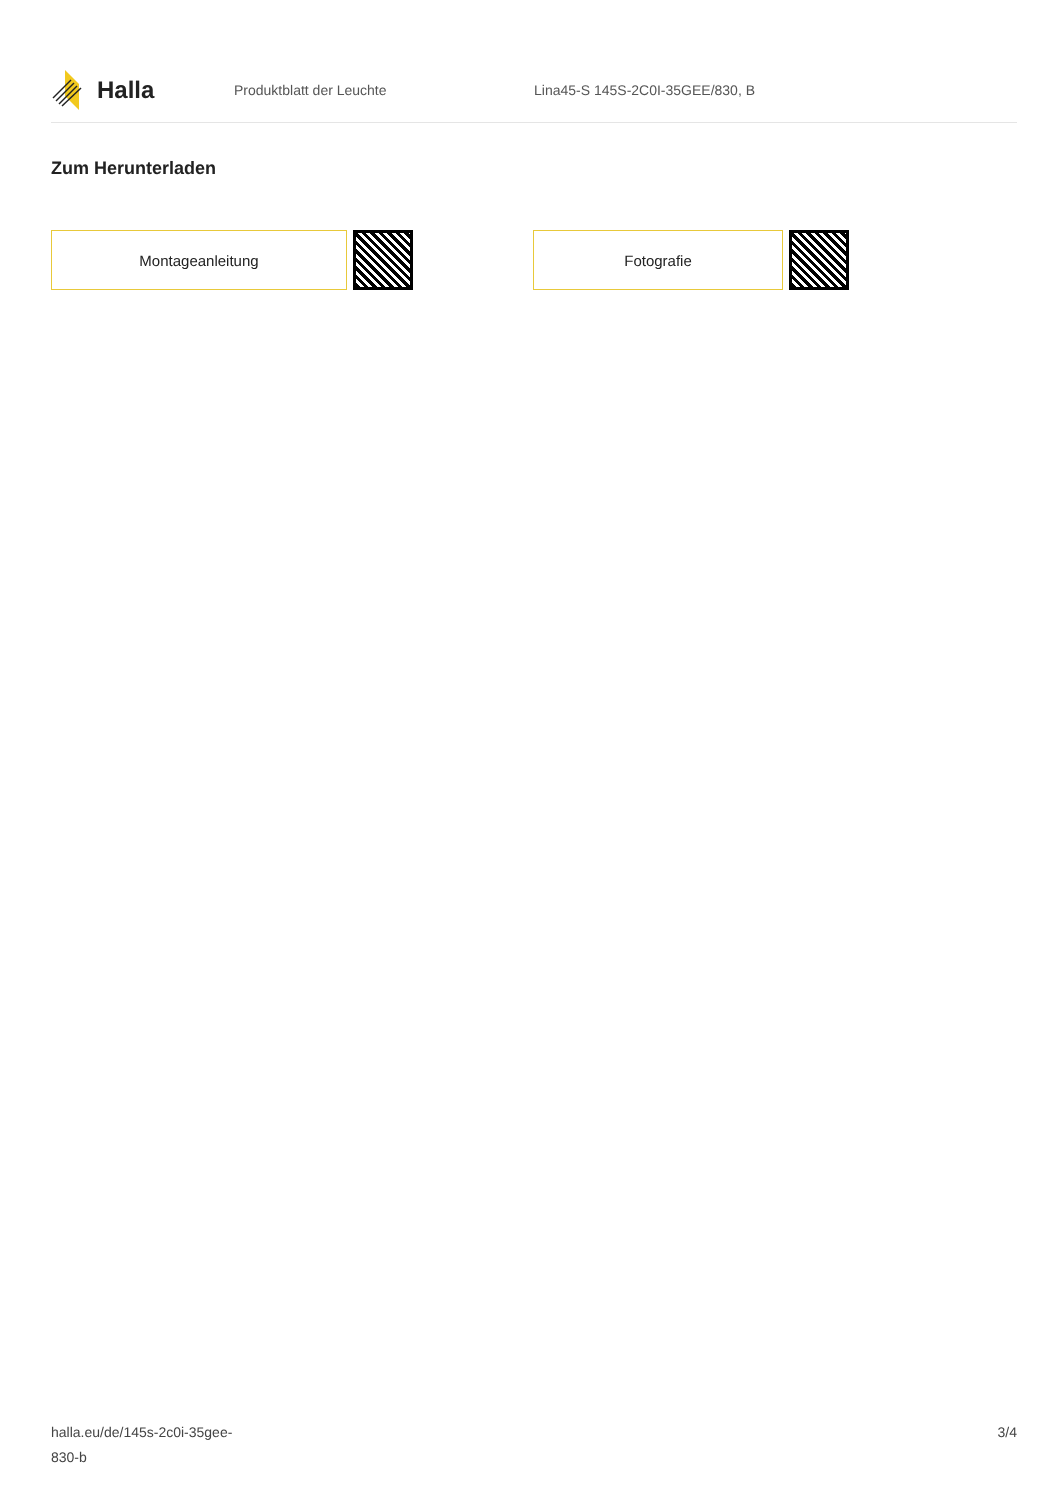Halla
Produktblatt der Leuchte
Lina45-S 145S-2C0I-35GEE/830, B
Zum Herunterladen
Montageanleitung Fotografie
halla.eu/de/145s-2c0i-35gee-
830-b
3/4